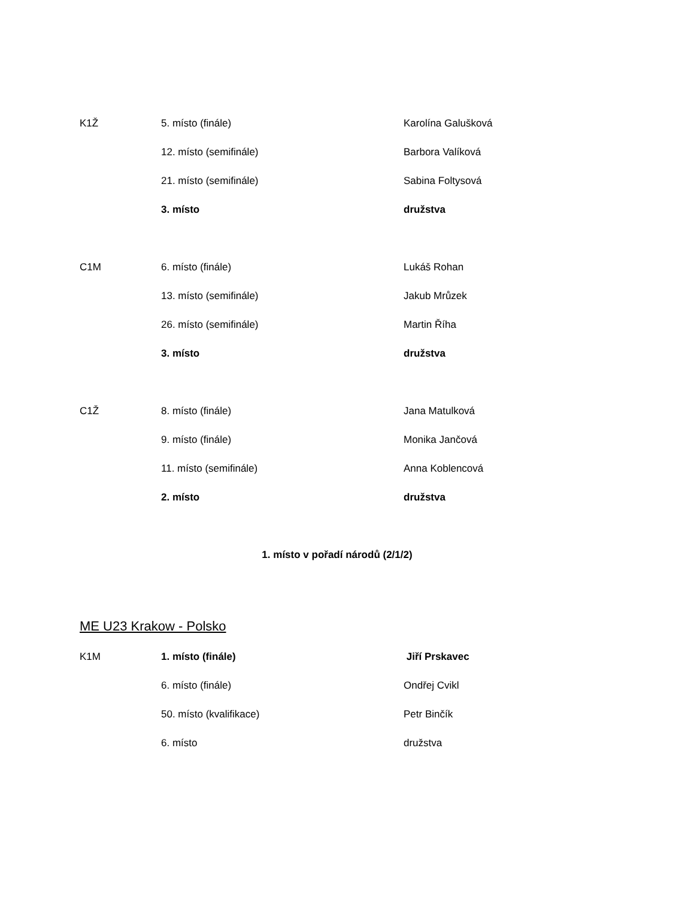K1Ž 5. místo (finále) Karolína Galušková
12. místo (semifinále) Barbora Valíková
21. místo (semifinále) Sabina Foltysová
3. místo družstva
C1M 6. místo (finále) Lukáš Rohan
13. místo (semifinále) Jakub Mrůzek
26. místo (semifinále) Martin Říha
3. místo družstva
C1Ž 8. místo (finále) Jana Matulková
9. místo (finále) Monika Jančová
11. místo (semifinále) Anna Koblencová
2. místo družstva
1. místo v pořadí národů (2/1/2)
ME U23 Krakow - Polsko
K1M 1. místo (finále) Jiří Prskavec
6. místo (finále) Ondřej Cvikl
50. místo (kvalifikace) Petr Binčík
6. místo družstva